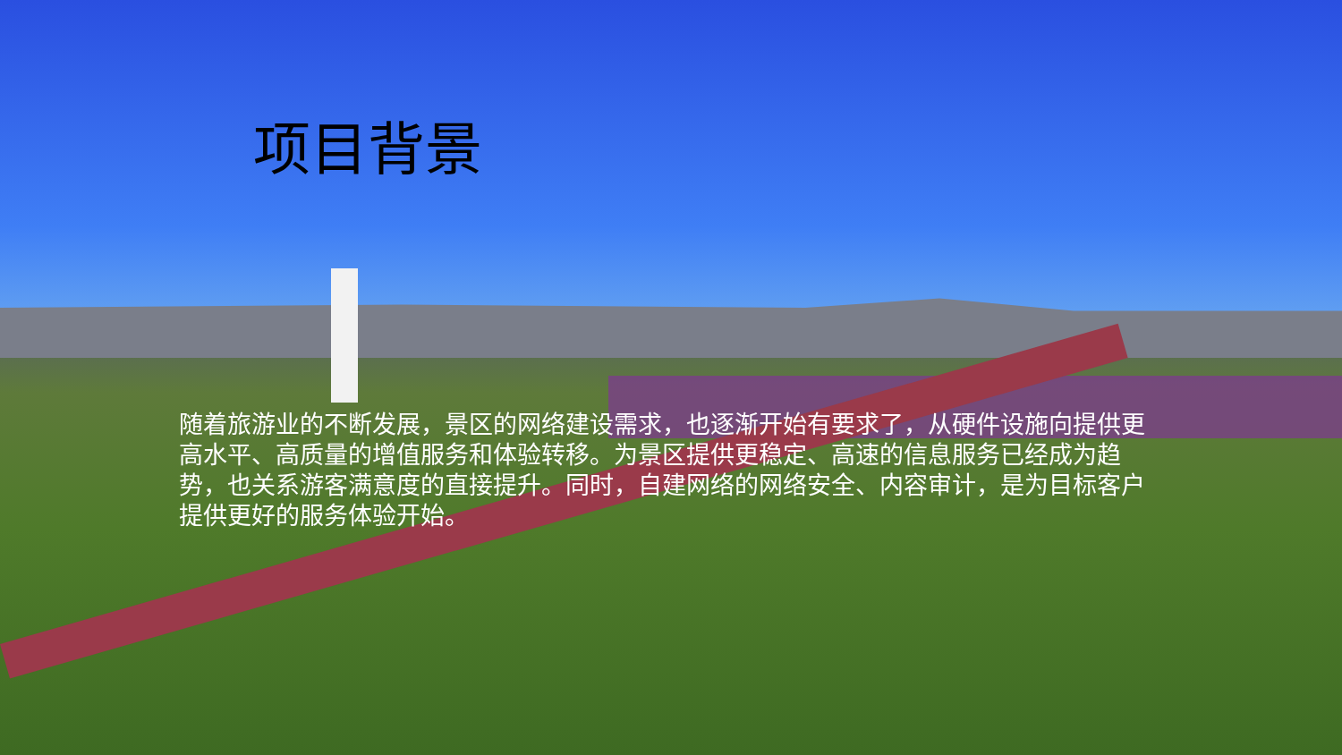项目背景
随着旅游业的不断发展，景区的网络建设需求，也逐渐开始有要求了，从硬件设施向提供更高水平、高质量的增值服务和体验转移。为景区提供更稳定、高速的信息服务已经成为趋势，也关系游客满意度的直接提升。同时，自建网络的网络安全、内容审计，是为目标客户提供更好的服务体验开始。